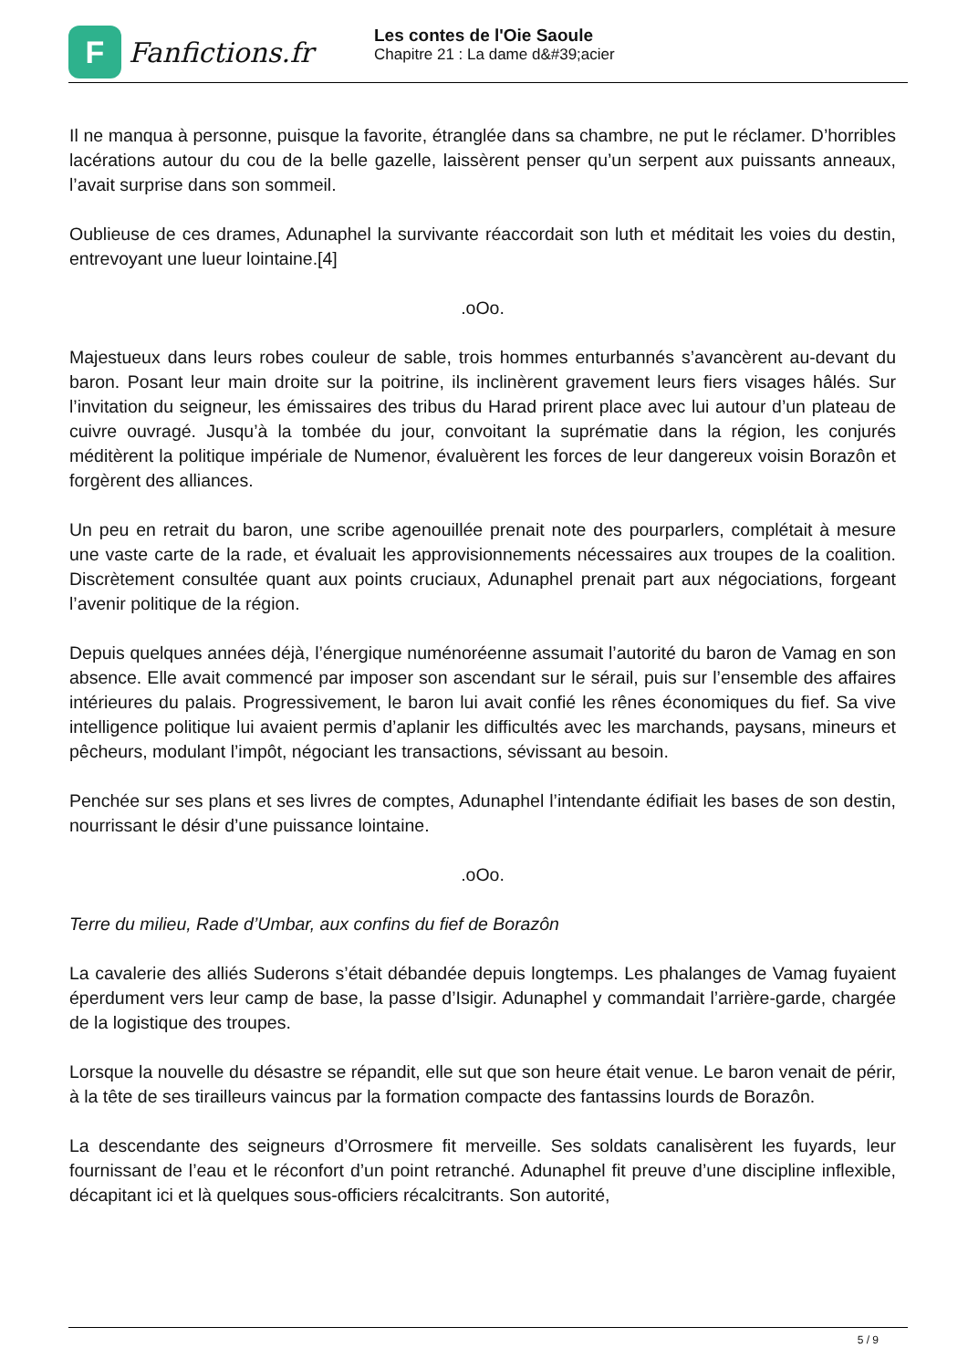F
Fanfictions.fr
Les contes de l'Oie Saoule
Chapitre 21 : La dame d&#39;acier
Il ne manqua à personne, puisque la favorite, étranglée dans sa chambre, ne put le réclamer. D’horribles lacérations autour du cou de la belle gazelle, laissèrent penser qu’un serpent aux puissants anneaux, l’avait surprise dans son sommeil.
Oublieuse de ces drames, Adunaphel la survivante réaccordait son luth et méditait les voies du destin, entrevoyant une lueur lointaine.[4]
.oOo.
Majestueux dans leurs robes couleur de sable, trois hommes enturbannés s’avancèrent au-devant du baron. Posant leur main droite sur la poitrine, ils inclinèrent gravement leurs fiers visages hâlés. Sur l’invitation du seigneur, les émissaires des tribus du Harad prirent place avec lui autour d’un plateau de cuivre ouvragé. Jusqu’à la tombée du jour, convoitant la suprématie dans la région, les conjurés méditèrent la politique impériale de Numenor, évaluèrent les forces de leur dangereux voisin Borazôn et forgèrent des alliances.
Un peu en retrait du baron, une scribe agenouillée prenait note des pourparlers, complétait à mesure une vaste carte de la rade, et évaluait les approvisionnements nécessaires aux troupes de la coalition. Discrètement consultée quant aux points cruciaux, Adunaphel prenait part aux négociations, forgeant l’avenir politique de la région.
Depuis quelques années déjà, l’énergique numénoréenne assumait l’autorité du baron de Vamag en son absence. Elle avait commencé par imposer son ascendant sur le sérail, puis sur l’ensemble des affaires intérieures du palais. Progressivement, le baron lui avait confié les rênes économiques du fief. Sa vive intelligence politique lui avaient permis d’aplanir les difficultés avec les marchands, paysans, mineurs et pêcheurs, modulant l’impôt, négociant les transactions, sévissant au besoin.
Penchée sur ses plans et ses livres de comptes, Adunaphel l’intendante édifiait les bases de son destin, nourrissant le désir d’une puissance lointaine.
.oOo.
Terre du milieu, Rade d’Umbar, aux confins du fief de Borazôn
La cavalerie des alliés Suderons s’était débandée depuis longtemps. Les phalanges de Vamag fuyaient éperdument vers leur camp de base, la passe d’Isigir. Adunaphel y commandait l’arrière-garde, chargée de la logistique des troupes.
Lorsque la nouvelle du désastre se répandit, elle sut que son heure était venue. Le baron venait de périr, à la tête de ses tirailleurs vaincus par la formation compacte des fantassins lourds de Borazôn.
La descendante des seigneurs d’Orrosmere fit merveille. Ses soldats canalisèrent les fuyards, leur fournissant de l’eau et le réconfort d’un point retranché. Adunaphel fit preuve d’une discipline inflexible, décapitant ici et là quelques sous-officiers récalcitrants. Son autorité,
5 / 9